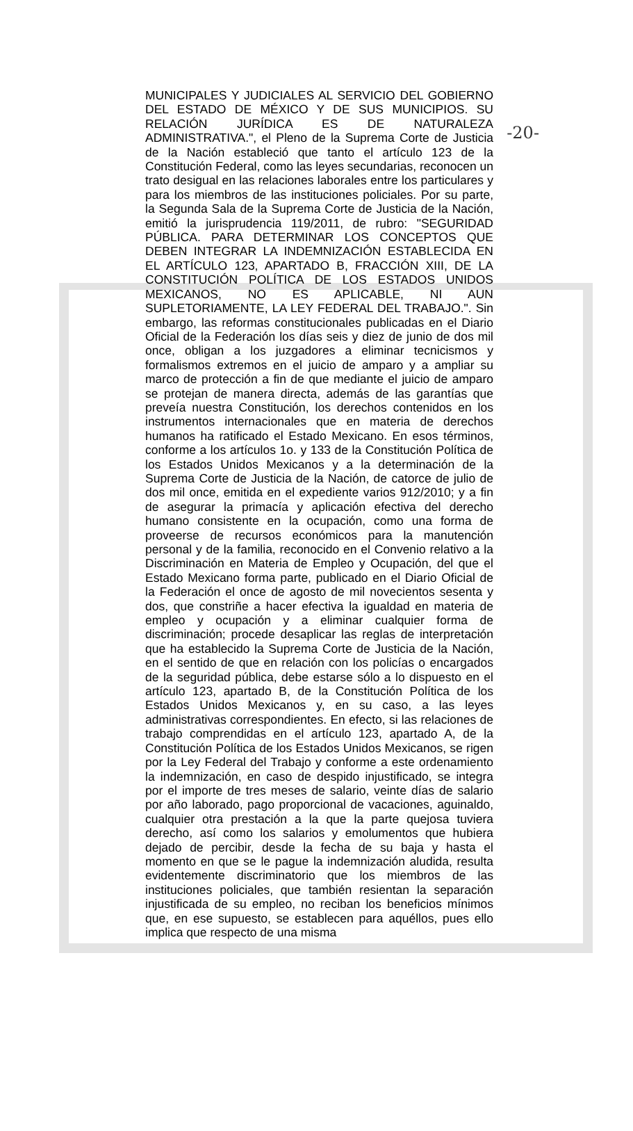-20-
MUNICIPALES Y JUDICIALES AL SERVICIO DEL GOBIERNO DEL ESTADO DE MÉXICO Y DE SUS MUNICIPIOS. SU RELACIÓN JURÍDICA ES DE NATURALEZA ADMINISTRATIVA.", el Pleno de la Suprema Corte de Justicia de la Nación estableció que tanto el artículo 123 de la Constitución Federal, como las leyes secundarias, reconocen un trato desigual en las relaciones laborales entre los particulares y para los miembros de las instituciones policiales. Por su parte, la Segunda Sala de la Suprema Corte de Justicia de la Nación, emitió la jurisprudencia 119/2011, de rubro: "SEGURIDAD PÚBLICA. PARA DETERMINAR LOS CONCEPTOS QUE DEBEN INTEGRAR LA INDEMNIZACIÓN ESTABLECIDA EN EL ARTÍCULO 123, APARTADO B, FRACCIÓN XIII, DE LA CONSTITUCIÓN POLÍTICA DE LOS ESTADOS UNIDOS MEXICANOS, NO ES APLICABLE, NI AUN SUPLETORIAMENTE, LA LEY FEDERAL DEL TRABAJO.". Sin embargo, las reformas constitucionales publicadas en el Diario Oficial de la Federación los días seis y diez de junio de dos mil once, obligan a los juzgadores a eliminar tecnicismos y formalismos extremos en el juicio de amparo y a ampliar su marco de protección a fin de que mediante el juicio de amparo se protejan de manera directa, además de las garantías que preveía nuestra Constitución, los derechos contenidos en los instrumentos internacionales que en materia de derechos humanos ha ratificado el Estado Mexicano. En esos términos, conforme a los artículos 1o. y 133 de la Constitución Política de los Estados Unidos Mexicanos y a la determinación de la Suprema Corte de Justicia de la Nación, de catorce de julio de dos mil once, emitida en el expediente varios 912/2010; y a fin de asegurar la primacía y aplicación efectiva del derecho humano consistente en la ocupación, como una forma de proveerse de recursos económicos para la manutención personal y de la familia, reconocido en el Convenio relativo a la Discriminación en Materia de Empleo y Ocupación, del que el Estado Mexicano forma parte, publicado en el Diario Oficial de la Federación el once de agosto de mil novecientos sesenta y dos, que constriñe a hacer efectiva la igualdad en materia de empleo y ocupación y a eliminar cualquier forma de discriminación; procede desaplicar las reglas de interpretación que ha establecido la Suprema Corte de Justicia de la Nación, en el sentido de que en relación con los policías o encargados de la seguridad pública, debe estarse sólo a lo dispuesto en el artículo 123, apartado B, de la Constitución Política de los Estados Unidos Mexicanos y, en su caso, a las leyes administrativas correspondientes. En efecto, si las relaciones de trabajo comprendidas en el artículo 123, apartado A, de la Constitución Política de los Estados Unidos Mexicanos, se rigen por la Ley Federal del Trabajo y conforme a este ordenamiento la indemnización, en caso de despido injustificado, se integra por el importe de tres meses de salario, veinte días de salario por año laborado, pago proporcional de vacaciones, aguinaldo, cualquier otra prestación a la que la parte quejosa tuviera derecho, así como los salarios y emolumentos que hubiera dejado de percibir, desde la fecha de su baja y hasta el momento en que se le pague la indemnización aludida, resulta evidentemente discriminatorio que los miembros de las instituciones policiales, que también resientan la separación injustificada de su empleo, no reciban los beneficios mínimos que, en ese supuesto, se establecen para aquéllos, pues ello implica que respecto de una misma